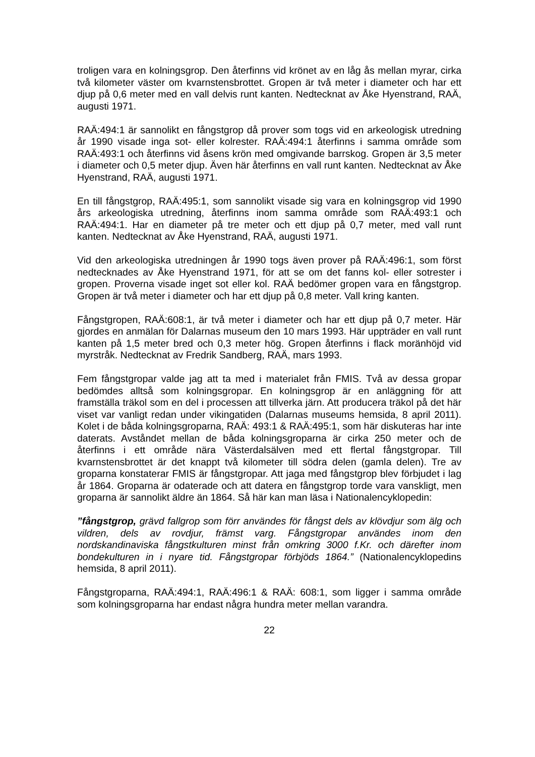troligen vara en kolningsgrop. Den återfinns vid krönet av en låg ås mellan myrar, cirka två kilometer väster om kvarnstensbrottet. Gropen är två meter i diameter och har ett djup på 0,6 meter med en vall delvis runt kanten. Nedtecknat av Åke Hyenstrand, RAÄ, augusti 1971.
RAÄ:494:1 är sannolikt en fångstgrop då prover som togs vid en arkeologisk utredning år 1990 visade inga sot- eller kolrester. RAÄ:494:1 återfinns i samma område som RAÄ:493:1 och återfinns vid åsens krön med omgivande barrskog. Gropen är 3,5 meter i diameter och 0,5 meter djup. Även här återfinns en vall runt kanten. Nedtecknat av Åke Hyenstrand, RAÄ, augusti 1971.
En till fångstgrop, RAÄ:495:1, som sannolikt visade sig vara en kolningsgrop vid 1990 års arkeologiska utredning, återfinns inom samma område som RAÄ:493:1 och RAÄ:494:1. Har en diameter på tre meter och ett djup på 0,7 meter, med vall runt kanten. Nedtecknat av Åke Hyenstrand, RAÄ, augusti 1971.
Vid den arkeologiska utredningen år 1990 togs även prover på RAÄ:496:1, som först nedtecknades av Åke Hyenstrand 1971, för att se om det fanns kol- eller sotrester i gropen. Proverna visade inget sot eller kol. RAÄ bedömer gropen vara en fångstgrop. Gropen är två meter i diameter och har ett djup på 0,8 meter. Vall kring kanten.
Fångstgropen, RAÄ:608:1, är två meter i diameter och har ett djup på 0,7 meter. Här gjordes en anmälan för Dalarnas museum den 10 mars 1993. Här uppträder en vall runt kanten på 1,5 meter bred och 0,3 meter hög. Gropen återfinns i flack moränhöjd vid myrstråk. Nedtecknat av Fredrik Sandberg, RAÄ, mars 1993.
Fem fångstgropar valde jag att ta med i materialet från FMIS. Två av dessa gropar bedömdes alltså som kolningsgropar. En kolningsgrop är en anläggning för att framställa träkol som en del i processen att tillverka järn. Att producera träkol på det här viset var vanligt redan under vikingatiden (Dalarnas museums hemsida, 8 april 2011). Kolet i de båda kolningsgroparna, RAÄ: 493:1 & RAÄ:495:1, som här diskuteras har inte daterats. Avståndet mellan de båda kolningsgroparna är cirka 250 meter och de återfinns i ett område nära Västerdalsälven med ett flertal fångstgropar. Till kvarnstensbrottet är det knappt två kilometer till södra delen (gamla delen). Tre av groparna konstaterar FMIS är fångstgropar. Att jaga med fångstgrop blev förbjudet i lag år 1864. Groparna är odaterade och att datera en fångstgrop torde vara vanskligt, men groparna är sannolikt äldre än 1864. Så här kan man läsa i Nationalencyklopedin:
”fångstgrop, grävd fallgrop som förr användes för fångst dels av klövdjur som älg och vildren, dels av rovdjur, främst varg. Fångstgropar användes inom den nordskandinaviska fångstkulturen minst från omkring 3000 f.Kr. och därefter inom bondekulturen in i nyare tid. Fångstgropar förbjöds 1864.” (Nationalencyklopedins hemsida, 8 april 2011).
Fångstgroparna, RAÄ:494:1, RAÄ:496:1 & RAÄ: 608:1, som ligger i samma område som kolningsgroparna har endast några hundra meter mellan varandra.
22